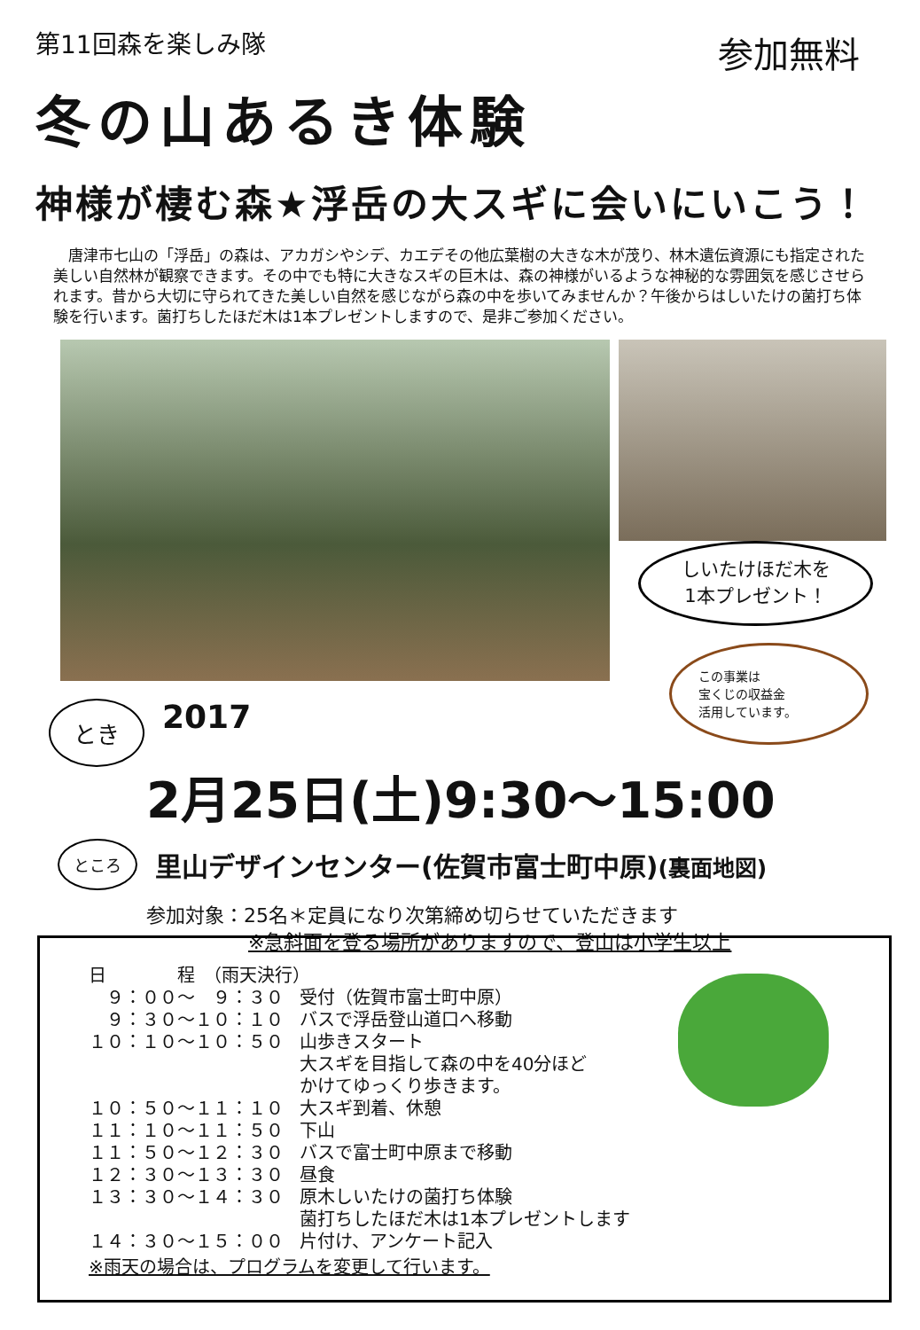第11回森を楽しみ隊
冬の山あるき体験
神様が棲む森★浮岳の大スギに会いにいこう！
参加無料
　唐津市七山の「浮岳」の森は、アカガシやシデ、カエデその他広葉樹の大きな木が茂り、林木遺伝資源にも指定された美しい自然林が観察できます。その中でも特に大きなスギの巨木は、森の神様がいるような神秘的な雰囲気を感じさせられます。昔から大切に守られてきた美しい自然を感じながら森の中を歩いてみませんか？午後からはしいたけの菌打ち体験を行います。菌打ちしたほだ木は1本プレゼントしますので、是非ご参加ください。
しいたけほだ木を
1本プレゼント！
この事業は
宝くじの収益金
活用しています。
とき 2017
2月25日(土)9:30～15:00
ところ 里山デザインセンター(佐賀市富士町中原)(裏面地図)
参加対象：25名＊定員になり次第締め切らせていただきます
※急斜面を登る場所がありますので、登山は小学生以上
| 日 程 （雨天決行） | |
| ９：００～ ９：３０ | 受付（佐賀市富士町中原） |
| ９：３０～１０：１０ | バスで浮岳登山道口へ移動 |
| １０：１０～１０：５０ | 山歩きスタート 大スギを目指して森の中を40分ほど かけてゆっくり歩きます。 |
| １０：５０～１１：１０ | 大スギ到着、休憩 |
| １１：１０～１１：５０ | 下山 |
| １１：５０～１２：３０ | バスで富士町中原まで移動 |
| １２：３０～１３：３０ | 昼食 |
| １３：３０～１４：３０ | 原木しいたけの菌打ち体験 菌打ちしたほだ木は1本プレゼントします |
| １４：３０～１５：００ | 片付け、アンケート記入 |
※雨天の場合は、プログラムを変更して行います。